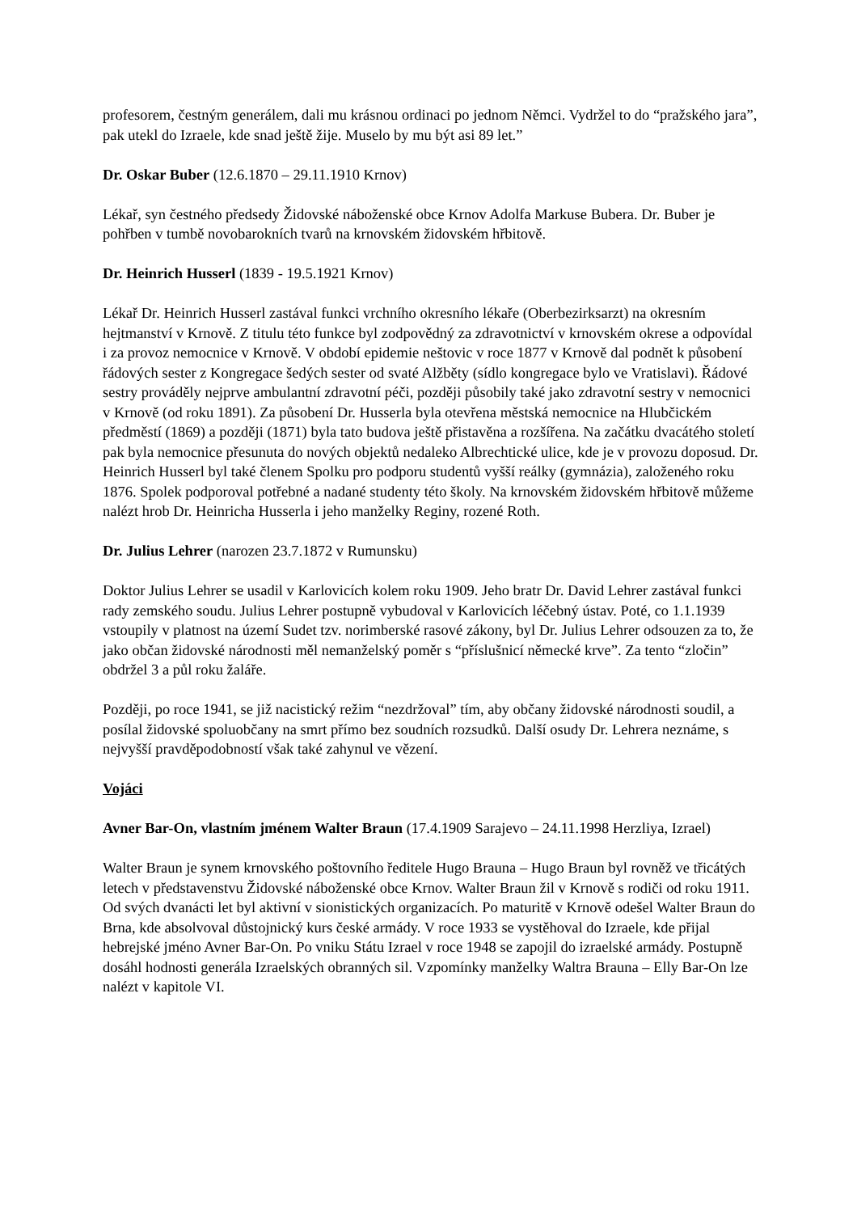profesorem, čestným generálem, dali mu krásnou ordinaci po jednom Němci. Vydržel to do “pražského jara”, pak utekl do Izraele, kde snad ještě žije. Muselo by mu být asi 89 let.”
Dr. Oskar Buber (12.6.1870 – 29.11.1910 Krnov)
Lékař, syn čestného předsedy Židovské náboženské obce Krnov Adolfa Markuse Bubera. Dr. Buber je pohřben v tumbě novobarokních tvarů na krnovském židovském hřbitově.
Dr. Heinrich Husserl (1839 - 19.5.1921 Krnov)
Lékař Dr. Heinrich Husserl zastával funkci vrchního okresního lékaře (Oberbezirksarzt) na okresním hejtmanství v Krnově. Z titulu této funkce byl zodpovědný za zdravotnictví v krnovském okrese a odpovídal i za provoz nemocnice v Krnově. V období epidemie neštovic v roce 1877 v Krnově dal podnět k působení řádových sester z Kongregace šedých sester od svaté Alžběty (sídlo kongregace bylo ve Vratislavi). Řádové sestry prováděly nejprve ambulantní zdravotní péči, později působily také jako zdravotní sestry v nemocnici v Krnově (od roku 1891). Za působení Dr. Husserla byla otevřena městská nemocnice na Hlubčickém předměstí (1869) a později (1871) byla tato budova ještě přistavěna a rozšířena. Na začátku dvacátého století pak byla nemocnice přesunuta do nových objektů nedaleko Albrechtické ulice, kde je v provozu doposud. Dr. Heinrich Husserl byl také členem Spolku pro podporu studentů vyšší reálky (gymnázia), založeného roku 1876. Spolek podporoval potřebné a nadané studenty této školy. Na krnovském židovském hřbitově můžeme nalézt hrob Dr. Heinricha Husserla i jeho manželky Reginy, rozené Roth.
Dr. Julius Lehrer (narozen 23.7.1872 v Rumunsku)
Doktor Julius Lehrer se usadil v Karlovicích kolem roku 1909. Jeho bratr Dr. David Lehrer zastával funkci rady zemského soudu. Julius Lehrer postupně vybudoval v Karlovicích léčebný ústav. Poté, co 1.1.1939 vstoupily v platnost na území Sudet tzv. norimberské rasové zákony, byl Dr. Julius Lehrer odsouzen za to, že jako občan židovské národnosti měl nemanželský poměr s “příslušnicí německé krve”. Za tento “zločin” obdržel 3 a půl roku žaláře.
Později, po roce 1941, se již nacistický režim “nezdržoval” tím, aby občany židovské národnosti soudil, a posílal židovské spoluobčany na smrt přímo bez soudních rozsudků. Další osudy Dr. Lehrera neznáme, s nejvyšší pravděpodobností však také zahynul ve vězení.
Vojáci
Avner Bar-On, vlastním jménem Walter Braun (17.4.1909 Sarajevo – 24.11.1998 Herzliya, Izrael)
Walter Braun je synem krnovského poštovního ředitele Hugo Brauna – Hugo Braun byl rovněž ve třicátých letech v představenstvu Židovské náboženské obce Krnov. Walter Braun žil v Krnově s rodiči od roku 1911. Od svých dvanácti let byl aktivní v sionistických organizacích. Po maturitě v Krnově odešel Walter Braun do Brna, kde absolvoval důstojnický kurs české armády. V roce 1933 se vystěhoval do Izraele, kde přijal hebrejské jméno Avner Bar-On. Po vniku Státu Izrael v roce 1948 se zapojil do izraelské armády. Postupně dosáhl hodnosti generála Izraelských obranných sil. Vzpomínky manželky Waltra Brauna – Elly Bar-On lze nalézt v kapitole VI.